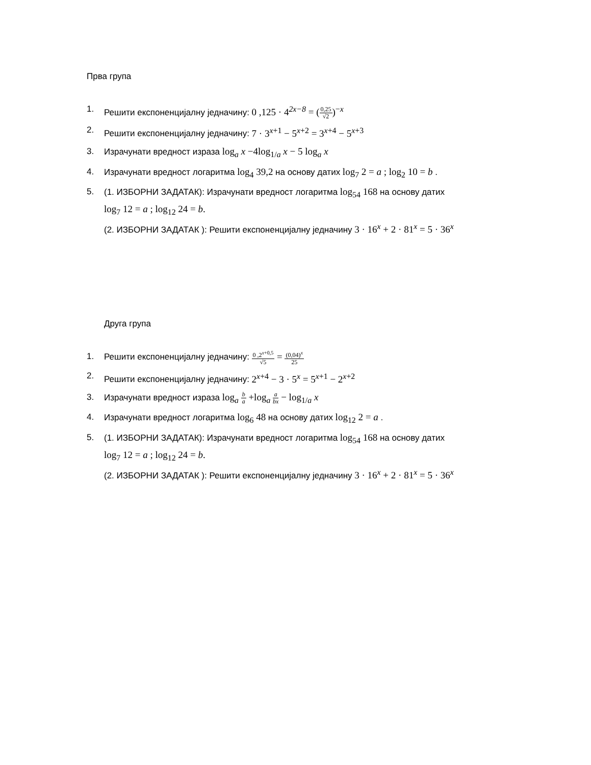Прва група
1. Решити експоненцијалну једначину: 0 ,125 · 4<sup>2x−8</sup> = (0,25 √2)<sup>−x</sup>
2. Решити експоненцијалну једначину: 7 · 3<sup>x+1</sup> − 5<sup>x+2</sup> = 3<sup>x+4</sup> − 5<sup>x+3</sup>
3. Израчунати вредност израза log<sub>a</sub> x −4log<sub>1/a</sub> x − 5 log<sub>a</sub> x
4. Израчунати вредност логаритма log<sub>4</sub> 39,2 на основу датих log<sub>7</sub> 2 = a ; log<sub>2</sub> 10 = b .
5. (1. ИЗБОРНИ ЗАДАТАК): Израчунати вредност логаритма log<sub>54</sub> 168 на основу датих
log<sub>7</sub> 12 = a ; log<sub>12</sub> 24 = b.
(2. ИЗБОРНИ ЗАДАТАК ): Решити експоненцијалну једначину 3 · 16<sup>x</sup> + 2 · 81<sup>x</sup> = 5 · 36<sup>x</sup>
Друга група
1. Решити експоненцијалну једначину: 0 ,2<sup>x+0,5</sup> √5 = (0,04)<sup>x</sup> 25
2. Решити експоненцијалну једначину: 2<sup>x+4</sup> − 3 · 5<sup>x</sup> = 5<sup>x+1</sup> − 2<sup>x+2</sup>
3. Израчунати вредност израза log<sub>a</sub> b a +log<sub>a</sub> a bx − log<sub>1/a</sub> x
4. Израчунати вредност логаритма log<sub>6</sub> 48 на основу датих log<sub>12</sub> 2 = a .
5. (1. ИЗБОРНИ ЗАДАТАК): Израчунати вредност логаритма log<sub>54</sub> 168 на основу датих
log<sub>7</sub> 12 = a ; log<sub>12</sub> 24 = b.
(2. ИЗБОРНИ ЗАДАТАК ): Решити експоненцијалну једначину 3 · 16<sup>x</sup> + 2 · 81<sup>x</sup> = 5 · 36<sup>x</sup>